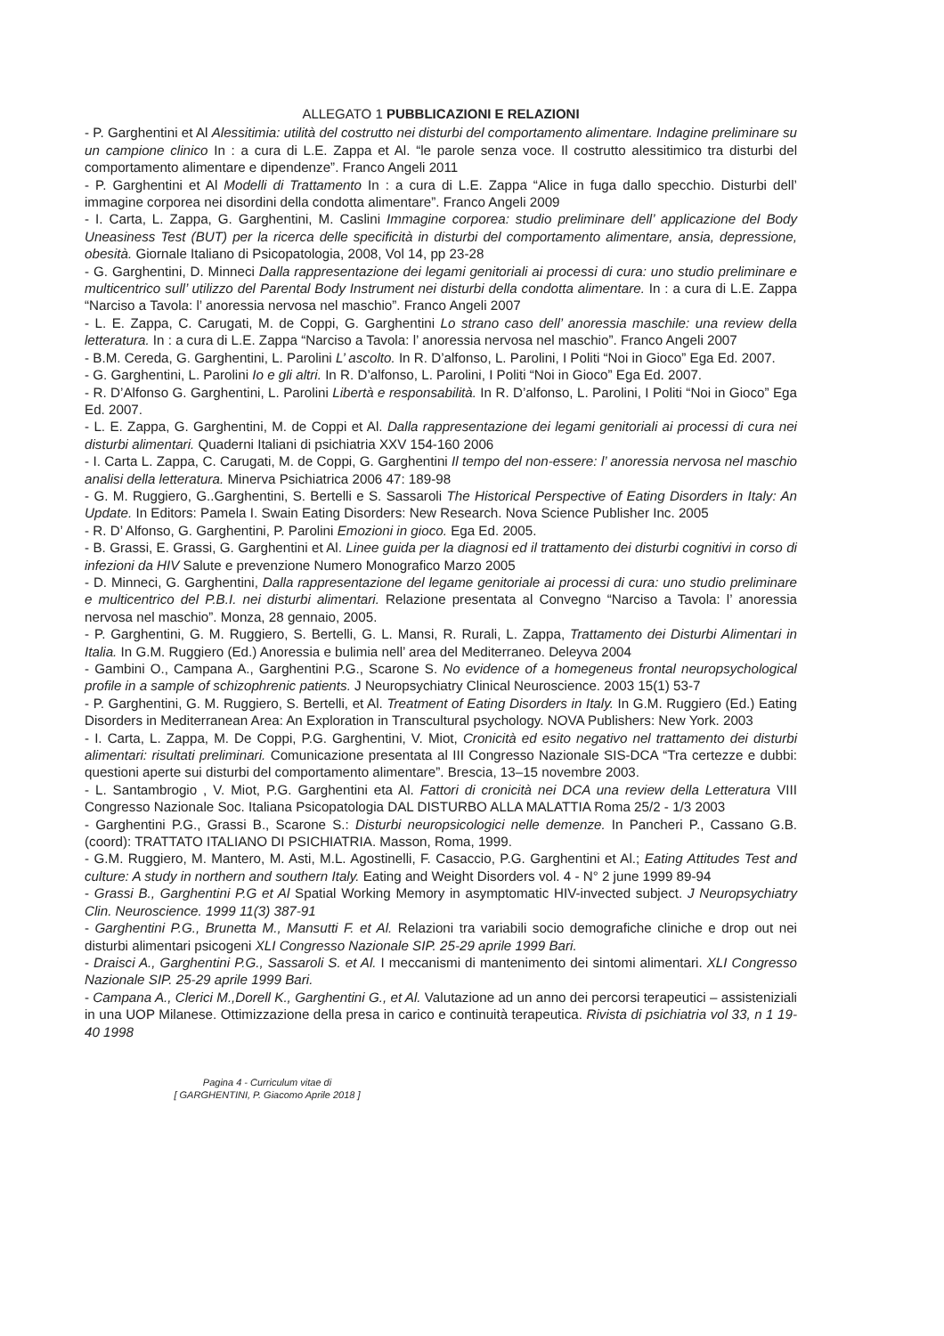ALLEGATO 1 PUBBLICAZIONI E RELAZIONI
- P. Garghentini et Al Alessitimia: utilità del costrutto nei disturbi del comportamento alimentare. Indagine preliminare su un campione clinico In : a cura di L.E. Zappa et Al. “le parole senza voce. Il costrutto alessitimico tra disturbi del comportamento alimentare e dipendenze”. Franco Angeli 2011
- P. Garghentini et Al Modelli di Trattamento In : a cura di L.E. Zappa “Alice in fuga dallo specchio. Disturbi dell’ immagine corporea nei disordini della condotta alimentare”. Franco Angeli 2009
- I. Carta, L. Zappa, G. Garghentini, M. Caslini Immagine corporea: studio preliminare dell’ applicazione del Body Uneasiness Test (BUT) per la ricerca delle specificità in disturbi del comportamento alimentare, ansia, depressione, obesità. Giornale Italiano di Psicopatologia, 2008, Vol 14, pp 23-28
- G. Garghentini, D. Minneci Dalla rappresentazione dei legami genitoriali ai processi di cura: uno studio preliminare e multicentrico sull’ utilizzo del Parental Body Instrument nei disturbi della condotta alimentare. In : a cura di L.E. Zappa “Narciso a Tavola: l’ anoressia nervosa nel maschio”. Franco Angeli 2007
- L. E. Zappa, C. Carugati, M. de Coppi, G. Garghentini Lo strano caso dell’ anoressia maschile: una review della letteratura. In : a cura di L.E. Zappa “Narciso a Tavola: l’ anoressia nervosa nel maschio”. Franco Angeli 2007
- B.M. Cereda, G. Garghentini, L. Parolini L’ ascolto. In R. D’alfonso, L. Parolini, I Politi “Noi in Gioco” Ega Ed. 2007.
- G. Garghentini, L. Parolini Io e gli altri. In R. D’alfonso, L. Parolini, I Politi “Noi in Gioco” Ega Ed. 2007.
- R. D’Alfonso G. Garghentini, L. Parolini Libertà e responsabilità. In R. D’alfonso, L. Parolini, I Politi “Noi in Gioco” Ega Ed. 2007.
- L. E. Zappa, G. Garghentini, M. de Coppi et Al. Dalla rappresentazione dei legami genitoriali ai processi di cura nei disturbi alimentari. Quaderni Italiani di psichiatria XXV 154-160 2006
- I. Carta L. Zappa, C. Carugati, M. de Coppi, G. Garghentini Il tempo del non-essere: l’ anoressia nervosa nel maschio analisi della letteratura. Minerva Psichiatrica 2006 47: 189-98
- G. M. Ruggiero, G..Garghentini, S. Bertelli e S. Sassaroli The Historical Perspective of Eating Disorders in Italy: An Update. In Editors: Pamela I. Swain Eating Disorders: New Research. Nova Science Publisher Inc. 2005
- R. D’ Alfonso, G. Garghentini, P. Parolini Emozioni in gioco. Ega Ed. 2005.
- B. Grassi, E. Grassi, G. Garghentini et Al. Linee guida per la diagnosi ed il trattamento dei disturbi cognitivi in corso di infezioni da HIV Salute e prevenzione Numero Monografico Marzo 2005
- D. Minneci, G. Garghentini, Dalla rappresentazione del legame genitoriale ai processi di cura: uno studio preliminare e multicentrico del P.B.I. nei disturbi alimentari. Relazione presentata al Convegno “Narciso a Tavola: l’ anoressia nervosa nel maschio”. Monza, 28 gennaio, 2005.
- P. Garghentini, G. M. Ruggiero, S. Bertelli, G. L. Mansi, R. Rurali, L. Zappa, Trattamento dei Disturbi Alimentari in Italia. In G.M. Ruggiero (Ed.) Anoressia e bulimia nell’ area del Mediterraneo. Deleyva 2004
- Gambini O., Campana A., Garghentini P.G., Scarone S. No evidence of a homegeneus frontal neuropsychological profile in a sample of schizophrenic patients. J Neuropsychiatry Clinical Neuroscience. 2003 15(1) 53-7
- P. Garghentini, G. M. Ruggiero, S. Bertelli, et Al. Treatment of Eating Disorders in Italy. In G.M. Ruggiero (Ed.) Eating Disorders in Mediterranean Area: An Exploration in Transcultural psychology. NOVA Publishers: New York. 2003
- I. Carta, L. Zappa, M. De Coppi, P.G. Garghentini, V. Miot, Cronicità ed esito negativo nel trattamento dei disturbi alimentari: risultati preliminari. Comunicazione presentata al III Congresso Nazionale SIS-DCA “Tra certezze e dubbi: questioni aperte sui disturbi del comportamento alimentare”. Brescia, 13–15 novembre 2003.
- L. Santambrogio , V. Miot, P.G. Garghentini eta Al. Fattori di cronicità nei DCA una review della Letteratura VIII Congresso Nazionale Soc. Italiana Psicopatologia DAL DISTURBO ALLA MALATTIA Roma 25/2 - 1/3 2003
- Garghentini P.G., Grassi B., Scarone S.: Disturbi neuropsicologici nelle demenze. In Pancheri P., Cassano G.B. (coord): TRATTATO ITALIANO DI PSICHIATRIA. Masson, Roma, 1999.
- G.M. Ruggiero, M. Mantero, M. Asti, M.L. Agostinelli, F. Casaccio, P.G. Garghentini et Al.; Eating Attitudes Test and culture: A study in northern and southern Italy. Eating and Weight Disorders vol. 4 - N° 2 june 1999 89-94
- Grassi B., Garghentini P.G et Al Spatial Working Memory in asymptomatic HIV-invected subject. J Neuropsychiatry Clin. Neuroscience. 1999 11(3) 387-91
- Garghentini P.G., Brunetta M., Mansutti F. et Al. Relazioni tra variabili socio demografiche cliniche e drop out nei disturbi alimentari psicogeni XLI Congresso Nazionale SIP. 25-29 aprile 1999 Bari.
- Draisci A., Garghentini P.G., Sassaroli S. et Al. I meccanismi di mantenimento dei sintomi alimentari. XLI Congresso Nazionale SIP. 25-29 aprile 1999 Bari.
- Campana A., Clerici M.,Dorell K., Garghentini G., et Al. Valutazione ad un anno dei percorsi terapeutici – assisteniziali in una UOP Milanese. Ottimizzazione della presa in carico e continuità terapeutica. Rivista di psichiatria vol 33, n 1 19-40 1998
Pagina 4 - Curriculum vitae di
[ GARGHENTINI, P. Giacomo Aprile 2018 ]